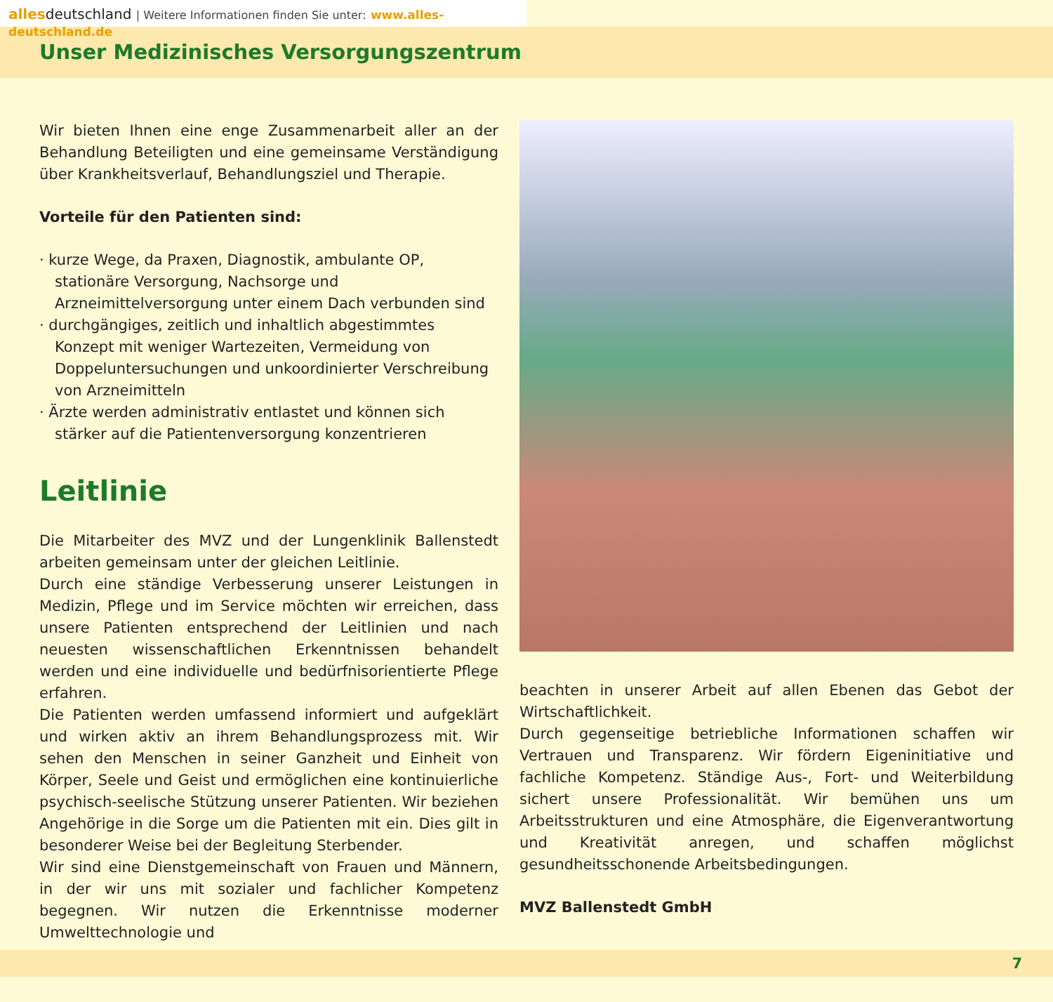allesdeutschland | Weitere Informationen finden Sie unter: www.alles-deutschland.de
Unser Medizinisches Versorgungszentrum
Wir bieten Ihnen eine enge Zusammenarbeit aller an der Behandlung Beteiligten und eine gemeinsame Verständigung über Krankheitsverlauf, Behandlungsziel und Therapie.
Vorteile für den Patienten sind:
· kurze Wege, da Praxen, Diagnostik, ambulante OP, stationäre Versorgung, Nachsorge und Arzneimittelversorgung unter einem Dach verbunden sind
· durchgängiges, zeitlich und inhaltlich abgestimmtes Konzept mit weniger Wartezeiten, Vermeidung von Doppeluntersuchungen und unkoordinierter Verschreibung von Arzneimitteln
· Ärzte werden administrativ entlastet und können sich stärker auf die Patientenversorgung konzentrieren
Leitlinie
Die Mitarbeiter des MVZ und der Lungenklinik Ballenstedt arbeiten gemeinsam unter der gleichen Leitlinie.
Durch eine ständige Verbesserung unserer Leistungen in Medizin, Pflege und im Service möchten wir erreichen, dass unsere Patienten entsprechend der Leitlinien und nach neuesten wissenschaftlichen Erkenntnissen behandelt werden und eine individuelle und bedürfnisorientierte Pflege erfahren.
Die Patienten werden umfassend informiert und aufgeklärt und wirken aktiv an ihrem Behandlungsprozess mit. Wir sehen den Menschen in seiner Ganzheit und Einheit von Körper, Seele und Geist und ermöglichen eine kontinuierliche psychisch-seelische Stützung unserer Patienten. Wir beziehen Angehörige in die Sorge um die Patienten mit ein. Dies gilt in besonderer Weise bei der Begleitung Sterbender.
Wir sind eine Dienstgemeinschaft von Frauen und Männern, in der wir uns mit sozialer und fachlicher Kompetenz begegnen. Wir nutzen die Erkenntnisse moderner Umwelttechnologie und
beachten in unserer Arbeit auf allen Ebenen das Gebot der Wirtschaftlichkeit.
Durch gegenseitige betriebliche Informationen schaffen wir Vertrauen und Transparenz. Wir fördern Eigeninitiative und fachliche Kompetenz. Ständige Aus-, Fort- und Weiterbildung sichert unsere Professionalität. Wir bemühen uns um Arbeitsstrukturen und eine Atmosphäre, die Eigenverantwortung und Kreativität anregen, und schaffen möglichst gesundheitsschonende Arbeitsbedingungen.
MVZ Ballenstedt GmbH
7